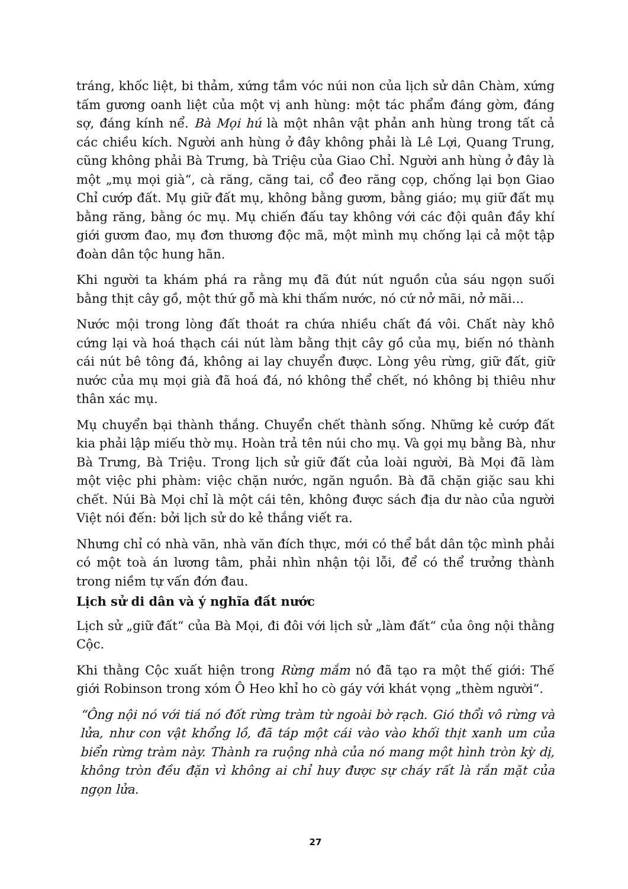tráng, khốc liệt, bi thảm, xứng tầm vóc núi non của lịch sử dân Chàm, xứng tấm gương oanh liệt của một vị anh hùng: một tác phẩm đáng gờm, đáng sợ, đáng kính nể. Bà Mọi hú là một nhân vật phản anh hùng trong tất cả các chiều kích. Người anh hùng ở đây không phải là Lê Lợi, Quang Trung, cũng không phải Bà Trưng, bà Triệu của Giao Chỉ. Người anh hùng ở đây là một „mụ mọi già“, cà răng, căng tai, cổ đeo răng cọp, chống lại bọn Giao Chỉ cướp đất. Mụ giữ đất mụ, không bằng gươm, bằng giáo; mụ giữ đất mụ bằng răng, bằng óc mụ. Mụ chiến đấu tay không với các đội quân đầy khí giới gươm đao, mụ đơn thương độc mã, một mình mụ chống lại cả một tập đoàn dân tộc hung hãn.
Khi người ta khám phá ra rằng mụ đã đút nút nguồn của sáu ngọn suối bằng thịt cây gồ, một thứ gỗ mà khi thấm nước, nó cứ nở mãi, nở mãi...
Nước mội trong lòng đất thoát ra chứa nhiều chất đá vôi. Chất này khô cứng lại và hoá thạch cái nút làm bằng thịt cây gồ của mụ, biến nó thành cái nút bê tông đá, không ai lay chuyển được. Lòng yêu rừng, giữ đất, giữ nước của mụ mọi già đã hoá đá, nó không thể chết, nó không bị thiêu như thân xác mụ.
Mụ chuyển bại thành thắng. Chuyển chết thành sống. Những kẻ cướp đất kia phải lập miếu thờ mụ. Hoàn trả tên núi cho mụ. Và gọi mụ bằng Bà, như Bà Trưng, Bà Triệu. Trong lịch sử giữ đất của loài người, Bà Mọi đã làm một việc phi phàm: việc chặn nước, ngăn nguồn. Bà đã chặn giặc sau khi chết. Núi Bà Mọi chỉ là một cái tên, không được sách địa dư nào của người Việt nói đến: bởi lịch sử do kẻ thắng viết ra.
Nhưng chỉ có nhà văn, nhà văn đích thực, mới có thể bắt dân tộc mình phải có một toà án lương tâm, phải nhìn nhận tội lỗi, để có thể trưởng thành trong niềm tự vấn đớn đau.
Lịch sử di dân và ý nghĩa đất nước
Lịch sử „giữ đất“ của Bà Mọi, đi đôi với lịch sử „làm đất“ của ông nội thằng Cộc.
Khi thằng Cộc xuất hiện trong Rừng mắm nó đã tạo ra một thế giới: Thế giới Robinson trong xóm Ô Heo khỉ ho cò gáy với khát vọng „thèm người“.
“Ông nội nó với tiá nó đốt rừng tràm từ ngoài bờ rạch. Gió thổi vô rừng và lửa, như con vật khổng lồ, đã táp một cái vào vào khối thịt xanh um của biển rừng tràm này. Thành ra ruộng nhà của nó mang một hình tròn kỳ dị, không tròn đều đặn vì không ai chỉ huy được sự cháy rất là rắn mặt của ngọn lửa.
27